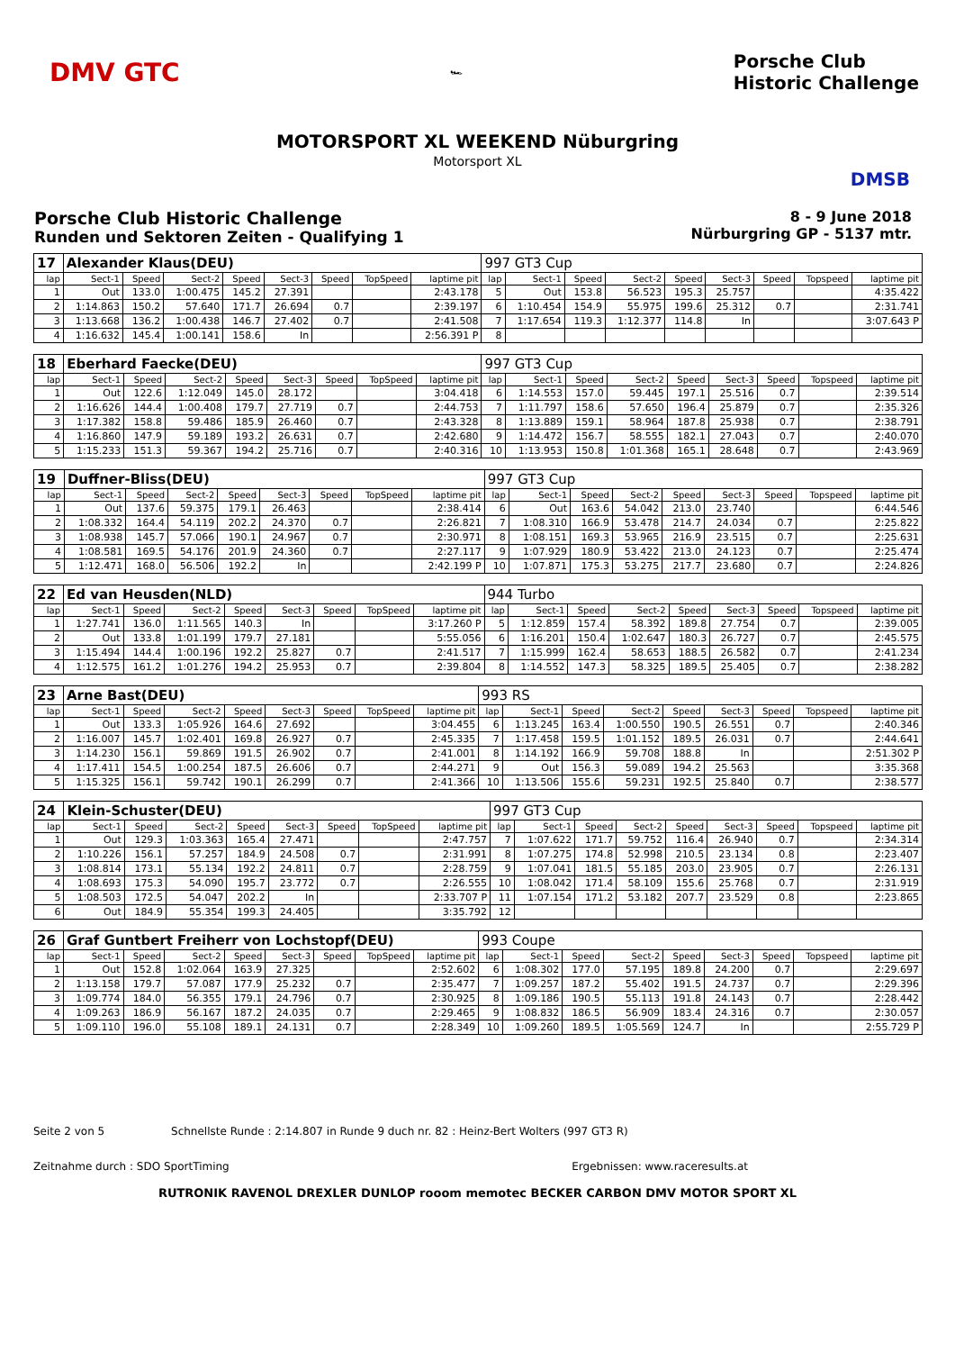DMV GTC
🏎
Porsche Club
Historic Challenge
MOTORSPORT XL WEEKEND Nüburgring
Motorsport XL
DMSB
Porsche Club Historic Challenge
Runden und Sektoren Zeiten - Qualifying 1
8 - 9 June 2018
Nürburgring GP - 5137 mtr.
| 17 | Alexander Klaus(DEU) | | | | | | | | 997 GT3 Cup | | | | | | | | |
| lap | Sect-1 | Speed | Sect-2 | Speed | Sect-3 | Speed | TopSpeed | laptime pit | lap | Sect-1 | Speed | Sect-2 | Speed | Sect-3 | Speed | Topspeed | laptime pit |
| 1 | Out | 133.0 | 1:00.475 | 145.2 | 27.391 | | | 2:43.178 | 5 | Out | 153.8 | 56.523 | 195.3 | 25.757 | | | 4:35.422 |
| 2 | 1:14.863 | 150.2 | 57.640 | 171.7 | 26.694 | 0.7 | | 2:39.197 | 6 | 1:10.454 | 154.9 | 55.975 | 199.6 | 25.312 | 0.7 | | 2:31.741 |
| 3 | 1:13.668 | 136.2 | 1:00.438 | 146.7 | 27.402 | 0.7 | | 2:41.508 | 7 | 1:17.654 | 119.3 | 1:12.377 | 114.8 | In | | | 3:07.643 P |
| 4 | 1:16.632 | 145.4 | 1:00.141 | 158.6 | In | | | 2:56.391 P | 8 | | | | | | | | |
| 18 | Eberhard Faecke(DEU) | | | | | | | | 997 GT3 Cup | | | | | | | | |
| lap | Sect-1 | Speed | Sect-2 | Speed | Sect-3 | Speed | TopSpeed | laptime pit | lap | Sect-1 | Speed | Sect-2 | Speed | Sect-3 | Speed | Topspeed | laptime pit |
| 1 | Out | 122.6 | 1:12.049 | 145.0 | 28.172 | | | 3:04.418 | 6 | 1:14.553 | 157.0 | 59.445 | 197.1 | 25.516 | 0.7 | | 2:39.514 |
| 2 | 1:16.626 | 144.4 | 1:00.408 | 179.7 | 27.719 | 0.7 | | 2:44.753 | 7 | 1:11.797 | 158.6 | 57.650 | 196.4 | 25.879 | 0.7 | | 2:35.326 |
| 3 | 1:17.382 | 158.8 | 59.486 | 185.9 | 26.460 | 0.7 | | 2:43.328 | 8 | 1:13.889 | 159.1 | 58.964 | 187.8 | 25.938 | 0.7 | | 2:38.791 |
| 4 | 1:16.860 | 147.9 | 59.189 | 193.2 | 26.631 | 0.7 | | 2:42.680 | 9 | 1:14.472 | 156.7 | 58.555 | 182.1 | 27.043 | 0.7 | | 2:40.070 |
| 5 | 1:15.233 | 151.3 | 59.367 | 194.2 | 25.716 | 0.7 | | 2:40.316 | 10 | 1:13.953 | 150.8 | 1:01.368 | 165.1 | 28.648 | 0.7 | | 2:43.969 |
| 19 | Duffner-Bliss(DEU) | | | | | | | | 997 GT3 Cup | | | | | | | | |
| lap | Sect-1 | Speed | Sect-2 | Speed | Sect-3 | Speed | TopSpeed | laptime pit | lap | Sect-1 | Speed | Sect-2 | Speed | Sect-3 | Speed | Topspeed | laptime pit |
| 1 | Out | 137.6 | 59.375 | 179.1 | 26.463 | | | 2:38.414 | 6 | Out | 163.6 | 54.042 | 213.0 | 23.740 | | | 6:44.546 |
| 2 | 1:08.332 | 164.4 | 54.119 | 202.2 | 24.370 | 0.7 | | 2:26.821 | 7 | 1:08.310 | 166.9 | 53.478 | 214.7 | 24.034 | 0.7 | | 2:25.822 |
| 3 | 1:08.938 | 145.7 | 57.066 | 190.1 | 24.967 | 0.7 | | 2:30.971 | 8 | 1:08.151 | 169.3 | 53.965 | 216.9 | 23.515 | 0.7 | | 2:25.631 |
| 4 | 1:08.581 | 169.5 | 54.176 | 201.9 | 24.360 | 0.7 | | 2:27.117 | 9 | 1:07.929 | 180.9 | 53.422 | 213.0 | 24.123 | 0.7 | | 2:25.474 |
| 5 | 1:12.471 | 168.0 | 56.506 | 192.2 | In | | | 2:42.199 P | 10 | 1:07.871 | 175.3 | 53.275 | 217.7 | 23.680 | 0.7 | | 2:24.826 |
| 22 | Ed van Heusden(NLD) | | | | | | | | 944 Turbo | | | | | | | | |
| lap | Sect-1 | Speed | Sect-2 | Speed | Sect-3 | Speed | TopSpeed | laptime pit | lap | Sect-1 | Speed | Sect-2 | Speed | Sect-3 | Speed | Topspeed | laptime pit |
| 1 | 1:27.741 | 136.0 | 1:11.565 | 140.3 | In | | | 3:17.260 P | 5 | 1:12.859 | 157.4 | 58.392 | 189.8 | 27.754 | 0.7 | | 2:39.005 |
| 2 | Out | 133.8 | 1:01.199 | 179.7 | 27.181 | | | 5:55.056 | 6 | 1:16.201 | 150.4 | 1:02.647 | 180.3 | 26.727 | 0.7 | | 2:45.575 |
| 3 | 1:15.494 | 144.4 | 1:00.196 | 192.2 | 25.827 | 0.7 | | 2:41.517 | 7 | 1:15.999 | 162.4 | 58.653 | 188.5 | 26.582 | 0.7 | | 2:41.234 |
| 4 | 1:12.575 | 161.2 | 1:01.276 | 194.2 | 25.953 | 0.7 | | 2:39.804 | 8 | 1:14.552 | 147.3 | 58.325 | 189.5 | 25.405 | 0.7 | | 2:38.282 |
| 23 | Arne Bast(DEU) | | | | | | | | 993 RS | | | | | | | | |
| lap | Sect-1 | Speed | Sect-2 | Speed | Sect-3 | Speed | TopSpeed | laptime pit | lap | Sect-1 | Speed | Sect-2 | Speed | Sect-3 | Speed | Topspeed | laptime pit |
| 1 | Out | 133.3 | 1:05.926 | 164.6 | 27.692 | | | 3:04.455 | 6 | 1:13.245 | 163.4 | 1:00.550 | 190.5 | 26.551 | 0.7 | | 2:40.346 |
| 2 | 1:16.007 | 145.7 | 1:02.401 | 169.8 | 26.927 | 0.7 | | 2:45.335 | 7 | 1:17.458 | 159.5 | 1:01.152 | 189.5 | 26.031 | 0.7 | | 2:44.641 |
| 3 | 1:14.230 | 156.1 | 59.869 | 191.5 | 26.902 | 0.7 | | 2:41.001 | 8 | 1:14.192 | 166.9 | 59.708 | 188.8 | In | | | 2:51.302 P |
| 4 | 1:17.411 | 154.5 | 1:00.254 | 187.5 | 26.606 | 0.7 | | 2:44.271 | 9 | Out | 156.3 | 59.089 | 194.2 | 25.563 | | | 3:35.368 |
| 5 | 1:15.325 | 156.1 | 59.742 | 190.1 | 26.299 | 0.7 | | 2:41.366 | 10 | 1:13.506 | 155.6 | 59.231 | 192.5 | 25.840 | 0.7 | | 2:38.577 |
| 24 | Klein-Schuster(DEU) | | | | | | | | 997 GT3 Cup | | | | | | | | |
| lap | Sect-1 | Speed | Sect-2 | Speed | Sect-3 | Speed | TopSpeed | laptime pit | lap | Sect-1 | Speed | Sect-2 | Speed | Sect-3 | Speed | Topspeed | laptime pit |
| 1 | Out | 129.3 | 1:03.363 | 165.4 | 27.471 | | | 2:47.757 | 7 | 1:07.622 | 171.7 | 59.752 | 116.4 | 26.940 | 0.7 | | 2:34.314 |
| 2 | 1:10.226 | 156.1 | 57.257 | 184.9 | 24.508 | 0.7 | | 2:31.991 | 8 | 1:07.275 | 174.8 | 52.998 | 210.5 | 23.134 | 0.8 | | 2:23.407 |
| 3 | 1:08.814 | 173.1 | 55.134 | 192.2 | 24.811 | 0.7 | | 2:28.759 | 9 | 1:07.041 | 181.5 | 55.185 | 203.0 | 23.905 | 0.7 | | 2:26.131 |
| 4 | 1:08.693 | 175.3 | 54.090 | 195.7 | 23.772 | 0.7 | | 2:26.555 | 10 | 1:08.042 | 171.4 | 58.109 | 155.6 | 25.768 | 0.7 | | 2:31.919 |
| 5 | 1:08.503 | 172.5 | 54.047 | 202.2 | In | | | 2:33.707 P | 11 | 1:07.154 | 171.2 | 53.182 | 207.7 | 23.529 | 0.8 | | 2:23.865 |
| 6 | Out | 184.9 | 55.354 | 199.3 | 24.405 | | | 3:35.792 | 12 | | | | | | | | |
| 26 | Graf Guntbert Freiherr von Lochstopf(DEU) | | | | | | | | 993 Coupe | | | | | | | | |
| lap | Sect-1 | Speed | Sect-2 | Speed | Sect-3 | Speed | TopSpeed | laptime pit | lap | Sect-1 | Speed | Sect-2 | Speed | Sect-3 | Speed | Topspeed | laptime pit |
| 1 | Out | 152.8 | 1:02.064 | 163.9 | 27.325 | | | 2:52.602 | 6 | 1:08.302 | 177.0 | 57.195 | 189.8 | 24.200 | 0.7 | | 2:29.697 |
| 2 | 1:13.158 | 179.7 | 57.087 | 177.9 | 25.232 | 0.7 | | 2:35.477 | 7 | 1:09.257 | 187.2 | 55.402 | 191.5 | 24.737 | 0.7 | | 2:29.396 |
| 3 | 1:09.774 | 184.0 | 56.355 | 179.1 | 24.796 | 0.7 | | 2:30.925 | 8 | 1:09.186 | 190.5 | 55.113 | 191.8 | 24.143 | 0.7 | | 2:28.442 |
| 4 | 1:09.263 | 186.9 | 56.167 | 187.2 | 24.035 | 0.7 | | 2:29.465 | 9 | 1:08.832 | 186.5 | 56.909 | 183.4 | 24.316 | 0.7 | | 2:30.057 |
| 5 | 1:09.110 | 196.0 | 55.108 | 189.1 | 24.131 | 0.7 | | 2:28.349 | 10 | 1:09.260 | 189.5 | 1:05.569 | 124.7 | In | | | 2:55.729 P |
Seite 2 von 5 Schnellste Runde : 2:14.807 in Runde 9 duch nr. 82 : Heinz-Bert Wolters (997 GT3 R)
Zeitnahme durch : SDO SportTiming Ergebnissen: www.raceresults.at
RUTRONIK RAVENOL DREXLER DUNLOP rooom memotec BECKER CARBON DMV MOTOR SPORT XL